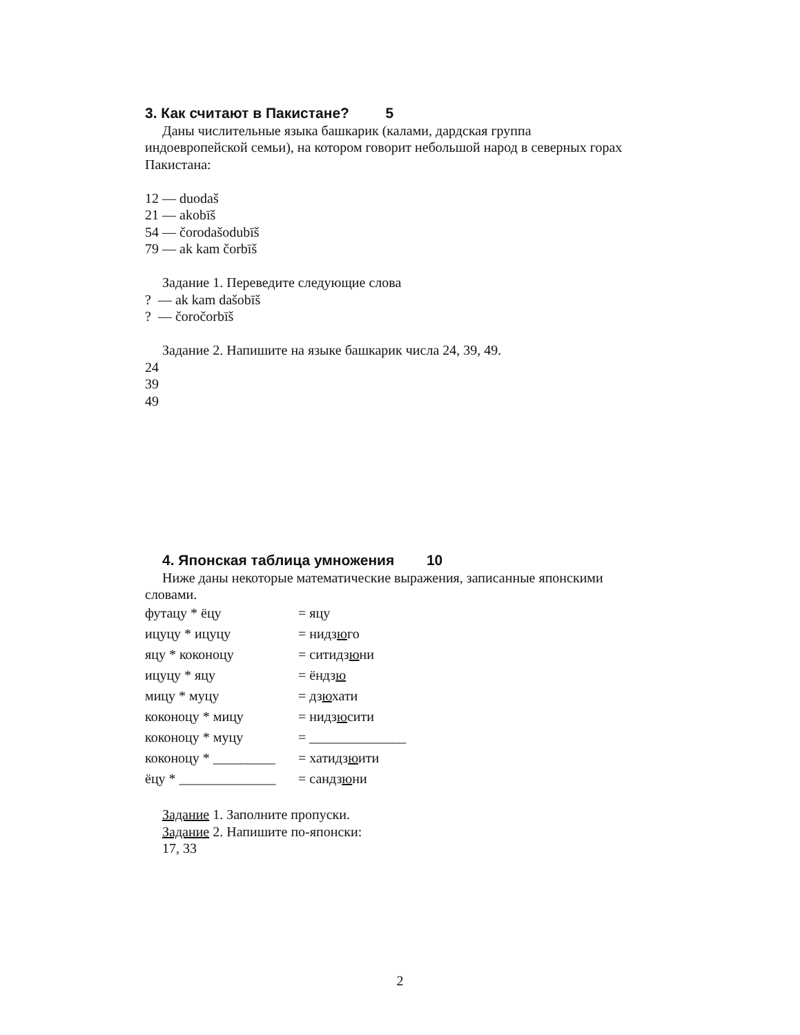3. Как считают в Пакистане? 5
Даны числительные языка башкарик (калами, дардская группа
индоевропейской семьи), на котором говорит небольшой народ в северных горах Пакистана:
12 — duodaš
21 — akobīš
54 — čorodašodubīš
79 — ak kam čorbīš
Задание 1. Переведите следующие слова
? — ak kam dašobīš
? — čoročorbīš
Задание 2. Напишите на языке башкарик числа 24, 39, 49.
24
39
49
4. Японская таблица умножения 10
Ниже даны некоторые математические выражения, записанные японскими
словами.
| футацу * ёцу | = яцу |
| ицуцу * ицуцу | = нидз ю го |
| яцу * коконоцу | = ситидз ю ни |
| ицуцу * яцу | = ёндз ю |
| мицу * муцу | = дз ю хати |
| коконоцу * мицу | = нидз ю сити |
| коконоцу * муцу | = ______________ |
| коконоцу * _________ | = хатидз ю ити |
| ёцу * ______________ | = сандз ю ни |
Задание 1. Заполните пропуски.
Задание 2. Напишите по-японски:
17, 33
2